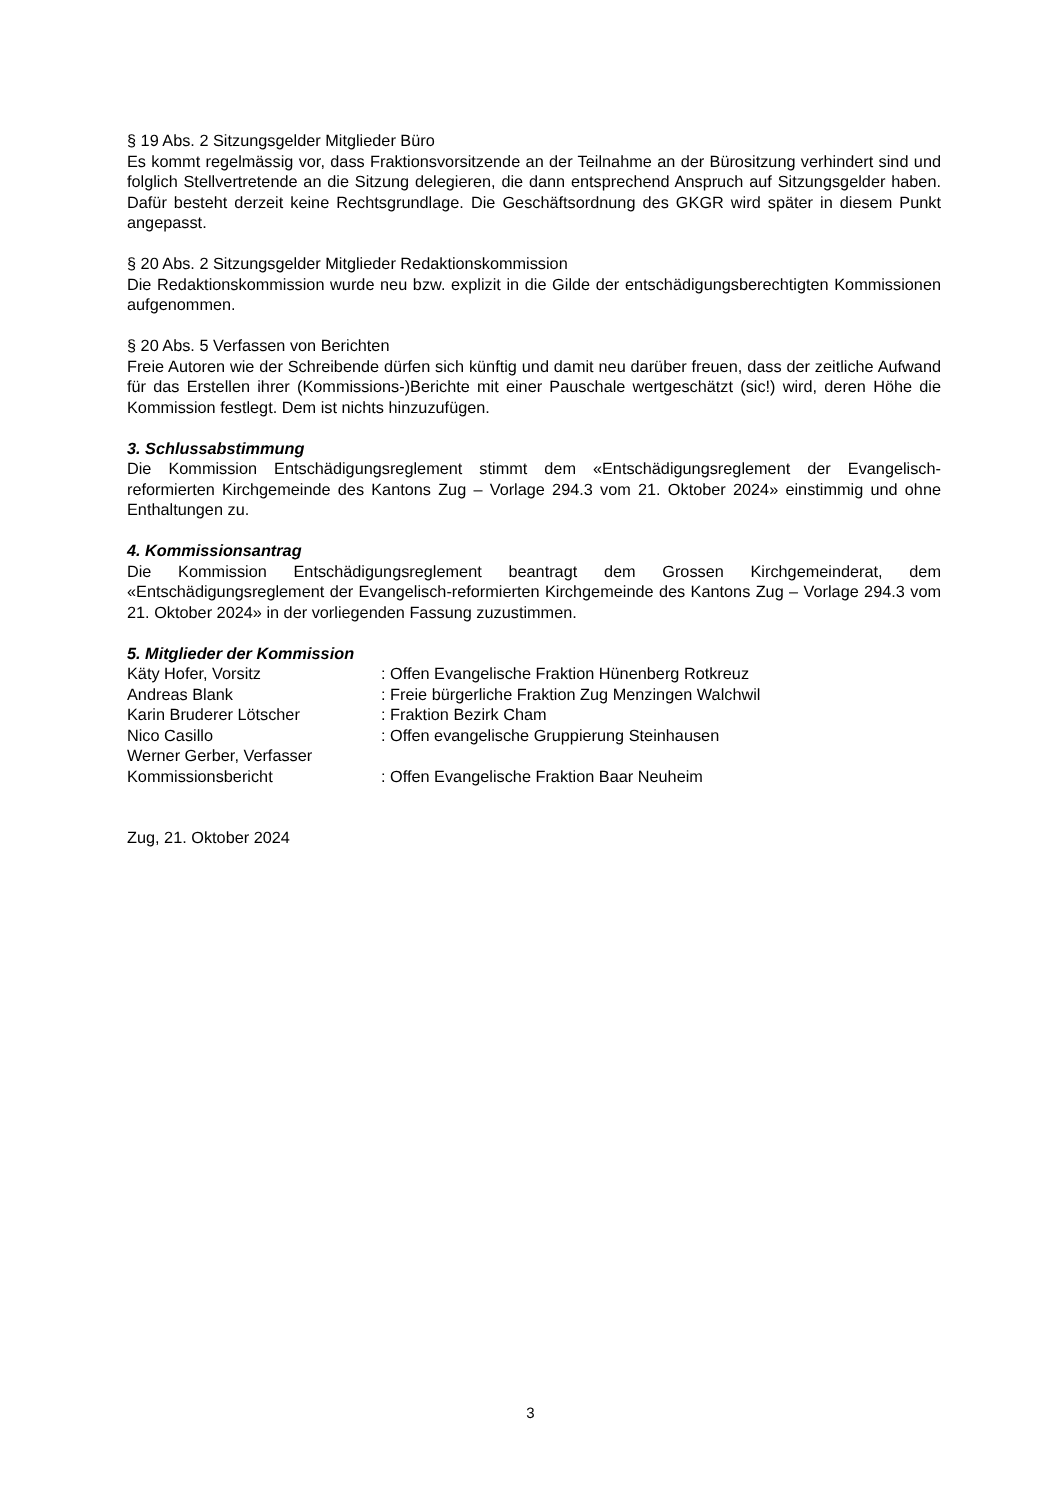§ 19 Abs. 2 Sitzungsgelder Mitglieder Büro
Es kommt regelmässig vor, dass Fraktionsvorsitzende an der Teilnahme an der Bürositzung verhindert sind und folglich Stellvertretende an die Sitzung delegieren, die dann entsprechend Anspruch auf Sitzungsgelder haben. Dafür besteht derzeit keine Rechtsgrundlage. Die Geschäftsordnung des GKGR wird später in diesem Punkt angepasst.
§ 20 Abs. 2 Sitzungsgelder Mitglieder Redaktionskommission
Die Redaktionskommission wurde neu bzw. explizit in die Gilde der entschädigungsberechtigten Kommissionen aufgenommen.
§ 20 Abs. 5 Verfassen von Berichten
Freie Autoren wie der Schreibende dürfen sich künftig und damit neu darüber freuen, dass der zeitliche Aufwand für das Erstellen ihrer (Kommissions-)Berichte mit einer Pauschale wertgeschätzt (sic!) wird, deren Höhe die Kommission festlegt. Dem ist nichts hinzuzufügen.
3. Schlussabstimmung
Die Kommission Entschädigungsreglement stimmt dem «Entschädigungsreglement der Evangelisch-reformierten Kirchgemeinde des Kantons Zug – Vorlage 294.3 vom 21. Oktober 2024» einstimmig und ohne Enthaltungen zu.
4. Kommissionsantrag
Die Kommission Entschädigungsreglement beantragt dem Grossen Kirchgemeinderat, dem «Entschädigungsreglement der Evangelisch-reformierten Kirchgemeinde des Kantons Zug – Vorlage 294.3 vom 21. Oktober 2024» in der vorliegenden Fassung zuzustimmen.
5. Mitglieder der Kommission
| Käty Hofer, Vorsitz | : Offen Evangelische Fraktion Hünenberg Rotkreuz |
| Andreas Blank | : Freie bürgerliche Fraktion Zug Menzingen Walchwil |
| Karin Bruderer Lötscher | : Fraktion Bezirk Cham |
| Nico Casillo | : Offen evangelische Gruppierung Steinhausen |
| Werner Gerber, Verfasser Kommissionsbericht | : Offen Evangelische Fraktion Baar Neuheim |
Zug, 21. Oktober 2024
3